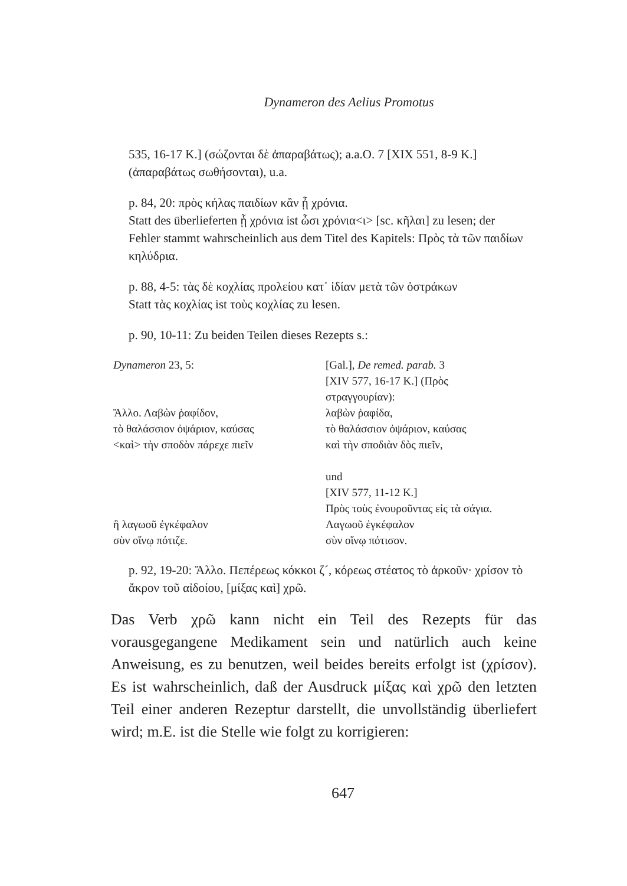Dynameron des Aelius Promotus
535, 16-17 K.] (σώζονται δὲ ἀπαραβάτως); a.a.O. 7 [XIX 551, 8-9 K.] (ἀπαραβάτως σωθήσονται), u.a.
p. 84, 20: πρὸς κήλας παιδίων κἂν ᾖ χρόνια.
Statt des überlieferten ᾖ χρόνια ist ὦσι χρόνια<ι> [sc. κῆλαι] zu lesen; der Fehler stammt wahrscheinlich aus dem Titel des Kapitels: Πρὸς τὰ τῶν παιδίων κηλύδρια.
p. 88, 4-5: τὰς δὲ κοχλίας προλείου κατ᾽ ἰδίαν μετὰ τῶν ὀστράκων
Statt τὰς κοχλίας ist τοὺς κοχλίας zu lesen.
p. 90, 10-11: Zu beiden Teilen dieses Rezepts s.:
| Dynameron 23, 5: | [Gal.], De remed. parab. 3 [XIV 577, 16-17 K.] (Πρὸς στραγγουρίαν): |
| Ἄλλο. Λαβὼν ῥαφίδον, | λαβὼν ῥαφίδα, |
| τὸ θαλάσσιον ὀψάριον, καύσας | τὸ θαλάσσιον ὀψάριον, καύσας |
| <καὶ> τὴν σποδὸν πάρεχε πιεῖν | καὶ τὴν σποδιὰν δὸς πιεῖν, |
| | und [XIV 577, 11-12 K.] Πρὸς τοὺς ἐνουροῦντας εἰς τὰ σάγια. |
| ἢ λαγωοῦ ἐγκέφαλον | Λαγωοῦ ἐγκέφαλον |
| σὺν οἴνῳ πότιζε. | σὺν οἴνῳ πότισον. |
p. 92, 19-20: Ἄλλο. Πεπέρεως κόκκοι ζ´, κόρεως στέατος τὸ ἀρκοῦν· χρίσον τὸ ἄκρον τοῦ αἰδοίου, [μίξας καὶ] χρῶ.
Das Verb χρῶ kann nicht ein Teil des Rezepts für das vorausgegangene Medikament sein und natürlich auch keine Anweisung, es zu benutzen, weil beides bereits erfolgt ist (χρίσον). Es ist wahrscheinlich, daß der Ausdruck μίξας καὶ χρῶ den letzten Teil einer anderen Rezeptur darstellt, die unvollständig überliefert wird; m.E. ist die Stelle wie folgt zu korrigieren:
647